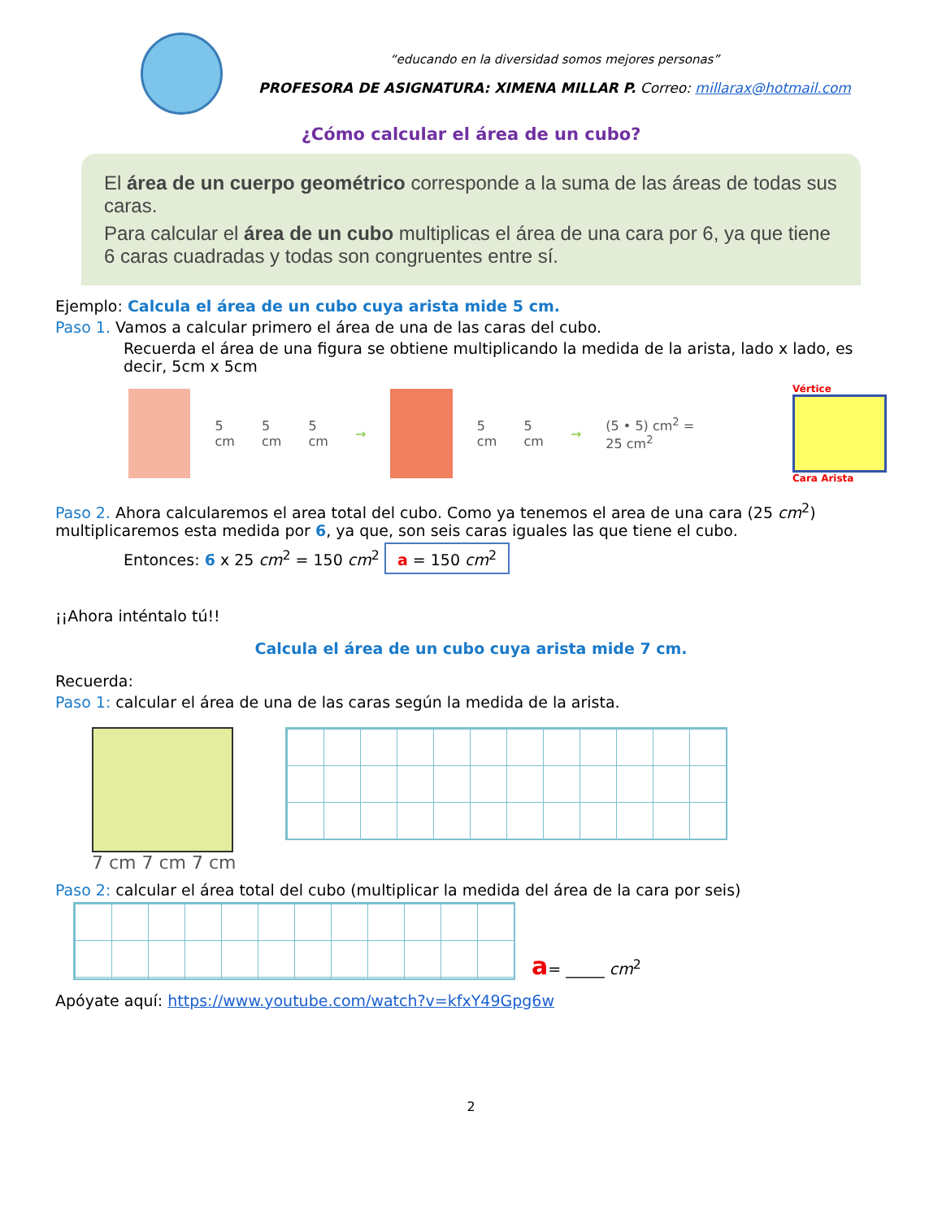“educando en la diversidad somos mejores personas”
PROFESORA DE ASIGNATURA: XIMENA MILLAR P. Correo: millarax@hotmail.com
¿Cómo calcular el área de un cubo?
El área de un cuerpo geométrico corresponde a la suma de las áreas de todas sus caras.
Para calcular el área de un cubo multiplicas el área de una cara por 6, ya que tiene 6 caras cuadradas y todas son congruentes entre sí.
Ejemplo: Calcula el área de un cubo cuya arista mide 5 cm.
Paso 1. Vamos a calcular primero el área de una de las caras del cubo.
Recuerda el área de una figura se obtiene multiplicando la medida de la arista, lado x lado, es decir, 5cm x 5cm
5 cm 5 cm 5 cm → 5 cm 5 cm → (5 • 5) cm<sup>2</sup> = 25 cm<sup>2</sup>
Vértice
Cara Arista
Paso 2. Ahora calcularemos el area total del cubo. Como ya tenemos el area de una cara (25 cm<sup>2</sup>) multiplicaremos esta medida por 6, ya que, son seis caras iguales las que tiene el cubo.
Entonces: 6 x 25 cm<sup>2</sup> = 150 cm<sup>2</sup> a = 150 cm<sup>2</sup>
¡¡Ahora inténtalo tú!!
Calcula el área de un cubo cuya arista mide 7 cm.
Recuerda:
Paso 1: calcular el área de una de las caras según la medida de la arista.
7 cm 7 cm 7 cm
Paso 2: calcular el área total del cubo (multiplicar la medida del área de la cara por seis)
a= _____ cm<sup>2</sup>
Apóyate aquí: https://www.youtube.com/watch?v=kfxY49Gpg6w
2